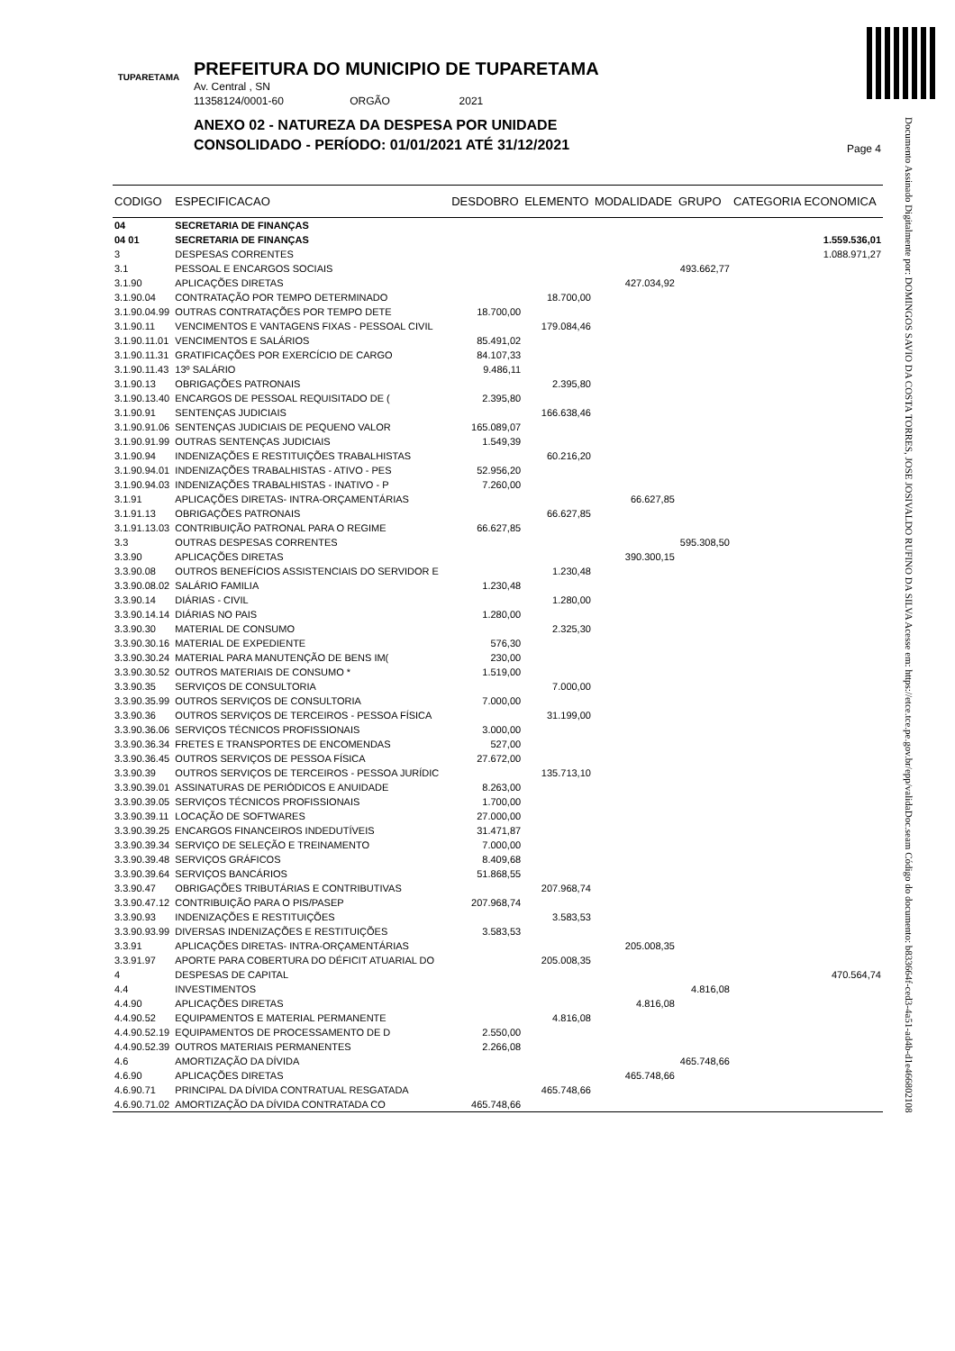TUPARETAMA
PREFEITURA DO MUNICIPIO DE TUPARETAMA
Av. Central , SN
11358124/0001-60 ORGÃO 2021
ANEXO 02 - NATUREZA DA DESPESA POR UNIDADE
CONSOLIDADO - PERÍODO: 01/01/2021 ATÉ 31/12/2021
Page 4
Documento Assinado Digitalmente por: DOMINGOS SAVIO DA COSTA TORRES, JOSE JOSIVALDO RUFINO DA SILVA Acesse em: https://etce.tce.pe.gov.br/epp/validaDoc.seam Código do documento: b833664f-ced3-4a51-ad4b-d1e466802108
| CODIGO | ESPECIFICACAO | DESDOBRO | ELEMENTO | MODALIDADE | GRUPO | CATEGORIA ECONOMICA |
| --- | --- | --- | --- | --- | --- | --- |
| 04 | SECRETARIA DE FINANÇAS | | | | | |
| 04 01 | SECRETARIA DE FINANÇAS | | | | | 1.559.536,01 |
| 3 | DESPESAS CORRENTES | | | | | 1.088.971,27 |
| 3.1 | PESSOAL E ENCARGOS SOCIAIS | | | | 493.662,77 | |
| 3.1.90 | APLICAÇÕES DIRETAS | | | 427.034,92 | | |
| 3.1.90.04 | CONTRATAÇÃO POR TEMPO DETERMINADO | | 18.700,00 | | | |
| 3.1.90.04.99 | OUTRAS CONTRATAÇÕES POR TEMPO DETE | 18.700,00 | | | | |
| 3.1.90.11 | VENCIMENTOS E VANTAGENS FIXAS - PESSOAL CIVIL | | 179.084,46 | | | |
| 3.1.90.11.01 | VENCIMENTOS E SALÁRIOS | 85.491,02 | | | | |
| 3.1.90.11.31 | GRATIFICAÇÕES POR EXERCÍCIO DE CARGO | 84.107,33 | | | | |
| 3.1.90.11.43 | 13º SALÁRIO | 9.486,11 | | | | |
| 3.1.90.13 | OBRIGAÇÕES PATRONAIS | | 2.395,80 | | | |
| 3.1.90.13.40 | ENCARGOS DE PESSOAL REQUISITADO DE ( | 2.395,80 | | | | |
| 3.1.90.91 | SENTENÇAS JUDICIAIS | | 166.638,46 | | | |
| 3.1.90.91.06 | SENTENÇAS JUDICIAIS DE PEQUENO VALOR | 165.089,07 | | | | |
| 3.1.90.91.99 | OUTRAS SENTENÇAS JUDICIAIS | 1.549,39 | | | | |
| 3.1.90.94 | INDENIZAÇÕES E RESTITUIÇÕES TRABALHISTAS | | 60.216,20 | | | |
| 3.1.90.94.01 | INDENIZAÇÕES TRABALHISTAS - ATIVO - PES | 52.956,20 | | | | |
| 3.1.90.94.03 | INDENIZAÇÕES TRABALHISTAS - INATIVO - P | 7.260,00 | | | | |
| 3.1.91 | APLICAÇÕES DIRETAS- INTRA-ORÇAMENTÁRIAS | | | 66.627,85 | | |
| 3.1.91.13 | OBRIGAÇÕES PATRONAIS | | 66.627,85 | | | |
| 3.1.91.13.03 | CONTRIBUIÇÃO PATRONAL PARA O REGIME | 66.627,85 | | | | |
| 3.3 | OUTRAS DESPESAS CORRENTES | | | | 595.308,50 | |
| 3.3.90 | APLICAÇÕES DIRETAS | | | 390.300,15 | | |
| 3.3.90.08 | OUTROS BENEFÍCIOS ASSISTENCIAIS DO SERVIDOR E | | 1.230,48 | | | |
| 3.3.90.08.02 | SALÁRIO FAMILIA | 1.230,48 | | | | |
| 3.3.90.14 | DIÁRIAS - CIVIL | | 1.280,00 | | | |
| 3.3.90.14.14 | DIÁRIAS NO PAIS | 1.280,00 | | | | |
| 3.3.90.30 | MATERIAL DE CONSUMO | | 2.325,30 | | | |
| 3.3.90.30.16 | MATERIAL DE EXPEDIENTE | 576,30 | | | | |
| 3.3.90.30.24 | MATERIAL PARA MANUTENÇÃO DE BENS IM( | 230,00 | | | | |
| 3.3.90.30.52 | OUTROS MATERIAIS DE CONSUMO * | 1.519,00 | | | | |
| 3.3.90.35 | SERVIÇOS DE CONSULTORIA | | 7.000,00 | | | |
| 3.3.90.35.99 | OUTROS SERVIÇOS DE CONSULTORIA | 7.000,00 | | | | |
| 3.3.90.36 | OUTROS SERVIÇOS DE TERCEIROS - PESSOA FÍSICA | | 31.199,00 | | | |
| 3.3.90.36.06 | SERVIÇOS TÉCNICOS PROFISSIONAIS | 3.000,00 | | | | |
| 3.3.90.36.34 | FRETES E TRANSPORTES DE ENCOMENDAS | 527,00 | | | | |
| 3.3.90.36.45 | OUTROS SERVIÇOS DE PESSOA FÍSICA | 27.672,00 | | | | |
| 3.3.90.39 | OUTROS SERVIÇOS DE TERCEIROS - PESSOA JURÍDIC | | 135.713,10 | | | |
| 3.3.90.39.01 | ASSINATURAS DE PERIÓDICOS E ANUIDADE | 8.263,00 | | | | |
| 3.3.90.39.05 | SERVIÇOS TÉCNICOS PROFISSIONAIS | 1.700,00 | | | | |
| 3.3.90.39.11 | LOCAÇÃO DE SOFTWARES | 27.000,00 | | | | |
| 3.3.90.39.25 | ENCARGOS FINANCEIROS INDEDUTÍVEIS | 31.471,87 | | | | |
| 3.3.90.39.34 | SERVIÇO DE SELEÇÃO E TREINAMENTO | 7.000,00 | | | | |
| 3.3.90.39.48 | SERVIÇOS GRÁFICOS | 8.409,68 | | | | |
| 3.3.90.39.64 | SERVIÇOS BANCÁRIOS | 51.868,55 | | | | |
| 3.3.90.47 | OBRIGAÇÕES TRIBUTÁRIAS E CONTRIBUTIVAS | | 207.968,74 | | | |
| 3.3.90.47.12 | CONTRIBUIÇÃO PARA O PIS/PASEP | 207.968,74 | | | | |
| 3.3.90.93 | INDENIZAÇÕES E RESTITUIÇÕES | | 3.583,53 | | | |
| 3.3.90.93.99 | DIVERSAS INDENIZAÇÕES E RESTITUIÇÕES | 3.583,53 | | | | |
| 3.3.91 | APLICAÇÕES DIRETAS- INTRA-ORÇAMENTÁRIAS | | | 205.008,35 | | |
| 3.3.91.97 | APORTE PARA COBERTURA DO DÉFICIT ATUARIAL DO | | 205.008,35 | | | |
| 4 | DESPESAS DE CAPITAL | | | | | 470.564,74 |
| 4.4 | INVESTIMENTOS | | | | 4.816,08 | |
| 4.4.90 | APLICAÇÕES DIRETAS | | | 4.816,08 | | |
| 4.4.90.52 | EQUIPAMENTOS E MATERIAL PERMANENTE | | 4.816,08 | | | |
| 4.4.90.52.19 | EQUIPAMENTOS DE PROCESSAMENTO DE D | 2.550,00 | | | | |
| 4.4.90.52.39 | OUTROS MATERIAIS PERMANENTES | 2.266,08 | | | | |
| 4.6 | AMORTIZAÇÃO DA DÍVIDA | | | | 465.748,66 | |
| 4.6.90 | APLICAÇÕES DIRETAS | | | 465.748,66 | | |
| 4.6.90.71 | PRINCIPAL DA DÍVIDA CONTRATUAL RESGATADA | | 465.748,66 | | | |
| 4.6.90.71.02 | AMORTIZAÇÃO DA DÍVIDA CONTRATADA CO | 465.748,66 | | | | |